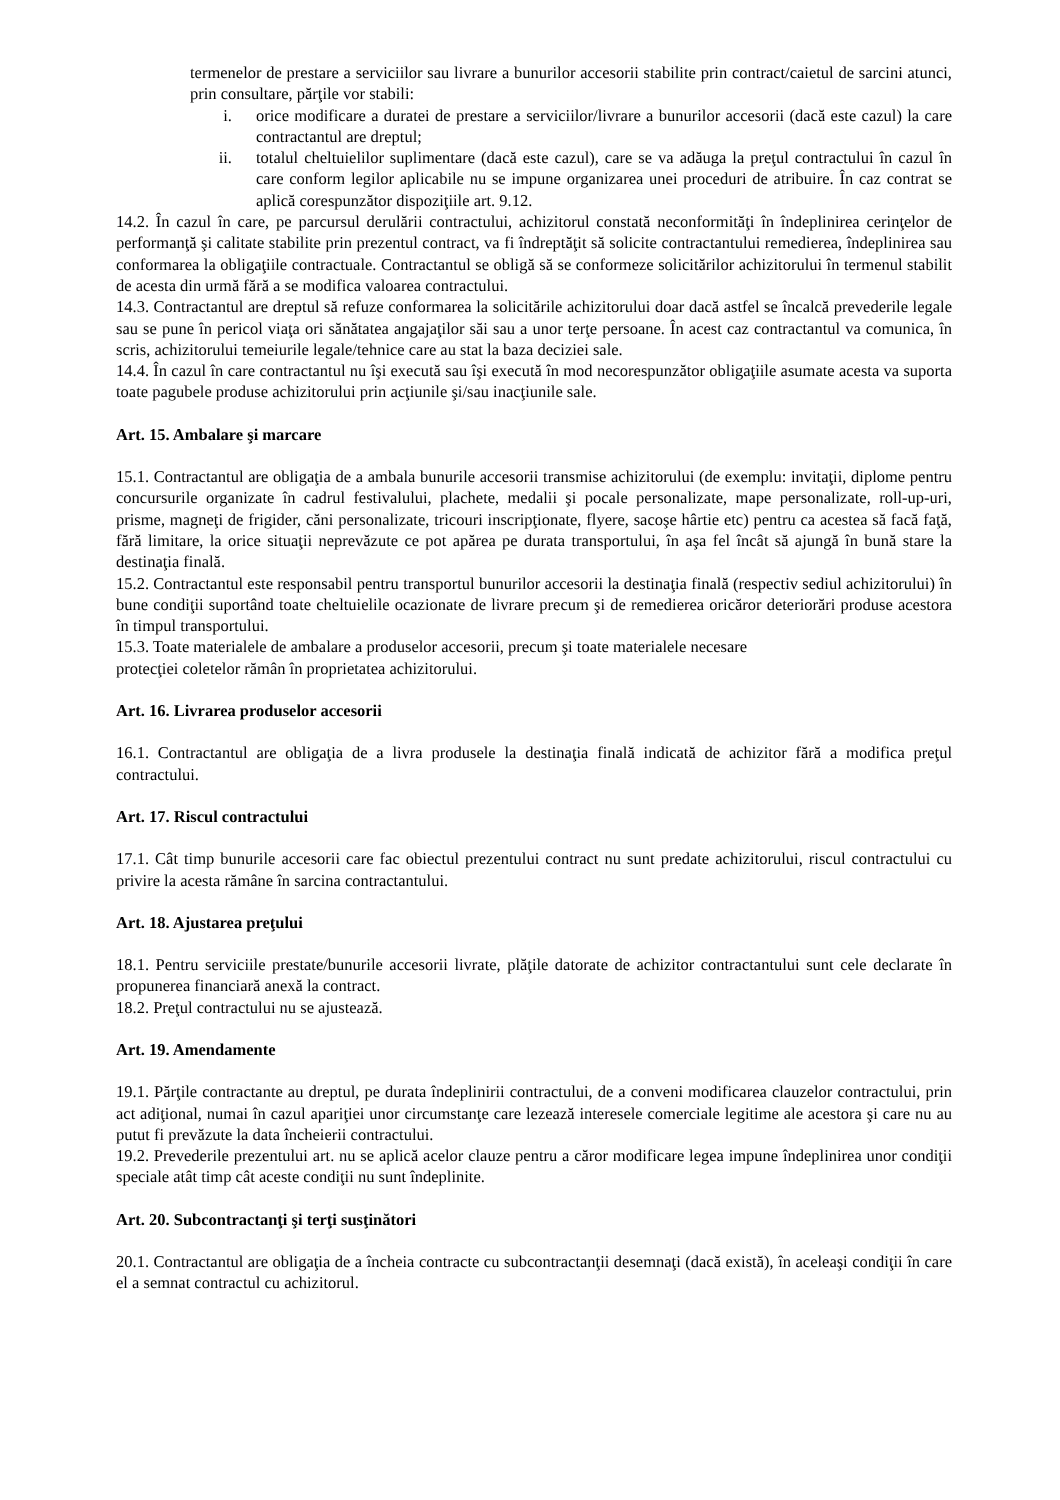termenelor de prestare a serviciilor sau livrare a bunurilor accesorii stabilite prin contract/caietul de sarcini atunci, prin consultare, părţile vor stabili:
i. orice modificare a duratei de prestare a serviciilor/livrare a bunurilor accesorii (dacă este cazul) la care contractantul are dreptul;
ii. totalul cheltuielilor suplimentare (dacă este cazul), care se va adăuga la preţul contractului în cazul în care conform legilor aplicabile nu se impune organizarea unei proceduri de atribuire. În caz contrat se aplică corespunzător dispoziţiile art. 9.12.
14.2. În cazul în care, pe parcursul derulării contractului, achizitorul constată neconformităţi în îndeplinirea cerinţelor de performanţă şi calitate stabilite prin prezentul contract, va fi îndreptăţit să solicite contractantului remedierea, îndeplinirea sau conformarea la obligaţiile contractuale. Contractantul se obligă să se conformeze solicitărilor achizitorului în termenul stabilit de acesta din urmă fără a se modifica valoarea contractului.
14.3. Contractantul are dreptul să refuze conformarea la solicitările achizitorului doar dacă astfel se încalcă prevederile legale sau se pune în pericol viaţa ori sănătatea angajaţilor săi sau a unor terţe persoane. În acest caz contractantul va comunica, în scris, achizitorului temeiurile legale/tehnice care au stat la baza deciziei sale.
14.4. În cazul în care contractantul nu îşi execută sau îşi execută în mod necorespunzător obligaţiile asumate acesta va suporta toate pagubele produse achizitorului prin acţiunile şi/sau inacţiunile sale.
Art. 15. Ambalare şi marcare
15.1. Contractantul are obligaţia de a ambala bunurile accesorii transmise achizitorului (de exemplu: invitaţii, diplome pentru concursurile organizate în cadrul festivalului, plachete, medalii şi pocale personalizate, mape personalizate, roll-up-uri, prisme, magneţi de frigider, căni personalizate, tricouri inscripţionate, flyere, sacoşe hârtie etc) pentru ca acestea să facă faţă, fără limitare, la orice situaţii neprevăzute ce pot apărea pe durata transportului, în aşa fel încât să ajungă în bună stare la destinaţia finală.
15.2. Contractantul este responsabil pentru transportul bunurilor accesorii la destinaţia finală (respectiv sediul achizitorului) în bune condiţii suportând toate cheltuielile ocazionate de livrare precum şi de remedierea oricăror deteriorări produse acestora în timpul transportului.
15.3. Toate materialele de ambalare a produselor accesorii, precum şi toate materialele necesare
protecţiei coletelor rămân în proprietatea achizitorului.
Art. 16. Livrarea produselor accesorii
16.1. Contractantul are obligaţia de a livra produsele la destinaţia finală indicată de achizitor fără a modifica preţul contractului.
Art. 17. Riscul contractului
17.1. Cât timp bunurile accesorii care fac obiectul prezentului contract nu sunt predate achizitorului, riscul contractului cu privire la acesta rămâne în sarcina contractantului.
Art. 18. Ajustarea preţului
18.1. Pentru serviciile prestate/bunurile accesorii livrate, plăţile datorate de achizitor contractantului sunt cele declarate în propunerea financiară anexă la contract.
18.2. Preţul contractului nu se ajustează.
Art. 19. Amendamente
19.1. Părţile contractante au dreptul, pe durata îndeplinirii contractului, de a conveni modificarea clauzelor contractului, prin act adiţional, numai în cazul apariţiei unor circumstanţe care lezează interesele comerciale legitime ale acestora şi care nu au putut fi prevăzute la data încheierii contractului.
19.2. Prevederile prezentului art. nu se aplică acelor clauze pentru a căror modificare legea impune îndeplinirea unor condiţii speciale atât timp cât aceste condiţii nu sunt îndeplinite.
Art. 20. Subcontractanţi şi terţi susţinători
20.1. Contractantul are obligaţia de a încheia contracte cu subcontractanţii desemnaţi (dacă există), în aceleaşi condiţii în care el a semnat contractul cu achizitorul.